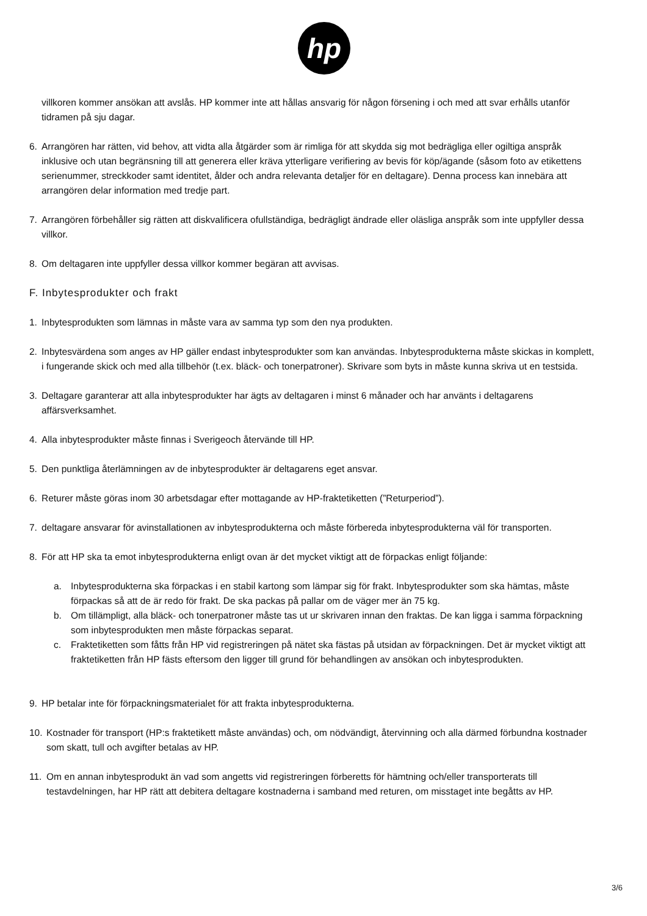hp
villkoren kommer ansökan att avslås. HP kommer inte att hållas ansvarig för någon försening i och med att svar erhålls utanför tidramen på sju dagar.
6. Arrangören har rätten, vid behov, att vidta alla åtgärder som är rimliga för att skydda sig mot bedrägliga eller ogiltiga anspråk inklusive och utan begränsning till att generera eller kräva ytterligare verifiering av bevis för köp/ägande (såsom foto av etikettens serienummer, streckkoder samt identitet, ålder och andra relevanta detaljer för en deltagare). Denna process kan innebära att arrangören delar information med tredje part.
7. Arrangören förbehåller sig rätten att diskvalificera ofullständiga, bedrägligt ändrade eller oläsliga anspråk som inte uppfyller dessa villkor.
8. Om deltagaren inte uppfyller dessa villkor kommer begäran att avvisas.
F. Inbytesprodukter och frakt
1. Inbytesprodukten som lämnas in måste vara av samma typ som den nya produkten.
2. Inbytesvärdena som anges av HP gäller endast inbytesprodukter som kan användas. Inbytesprodukterna måste skickas in komplett, i fungerande skick och med alla tillbehör (t.ex. bläck- och tonerpatroner). Skrivare som byts in måste kunna skriva ut en testsida.
3. Deltagare garanterar att alla inbytesprodukter har ägts av deltagaren i minst 6 månader och har använts i deltagarens affärsverksamhet.
4. Alla inbytesprodukter måste finnas i Sverigeoch återvände till HP.
5. Den punktliga återlämningen av de inbytesprodukter är deltagarens eget ansvar.
6. Returer måste göras inom 30 arbetsdagar efter mottagande av HP-fraktetiketten (”Returperiod”).
7. deltagare ansvarar för avinstallationen av inbytesprodukterna och måste förbereda inbytesprodukterna väl för transporten.
8. För att HP ska ta emot inbytesprodukterna enligt ovan är det mycket viktigt att de förpackas enligt följande:
a. Inbytesprodukterna ska förpackas i en stabil kartong som lämpar sig för frakt. Inbytesprodukter som ska hämtas, måste förpackas så att de är redo för frakt. De ska packas på pallar om de väger mer än 75 kg.
b. Om tillämpligt, alla bläck- och tonerpatroner måste tas ut ur skrivaren innan den fraktas. De kan ligga i samma förpackning som inbytesprodukten men måste förpackas separat.
c. Fraktetiketten som fåtts från HP vid registreringen på nätet ska fästas på utsidan av förpackningen. Det är mycket viktigt att fraktetiketten från HP fästs eftersom den ligger till grund för behandlingen av ansökan och inbytesprodukten.
9. HP betalar inte för förpackningsmaterialet för att frakta inbytesprodukterna.
10. Kostnader för transport (HP:s fraktetikett måste användas) och, om nödvändigt, återvinning och alla därmed förbundna kostnader som skatt, tull och avgifter betalas av HP.
11. Om en annan inbytesprodukt än vad som angetts vid registreringen förberetts för hämtning och/eller transporterats till testavdelningen, har HP rätt att debitera deltagare kostnaderna i samband med returen, om misstaget inte begåtts av HP.
3/6